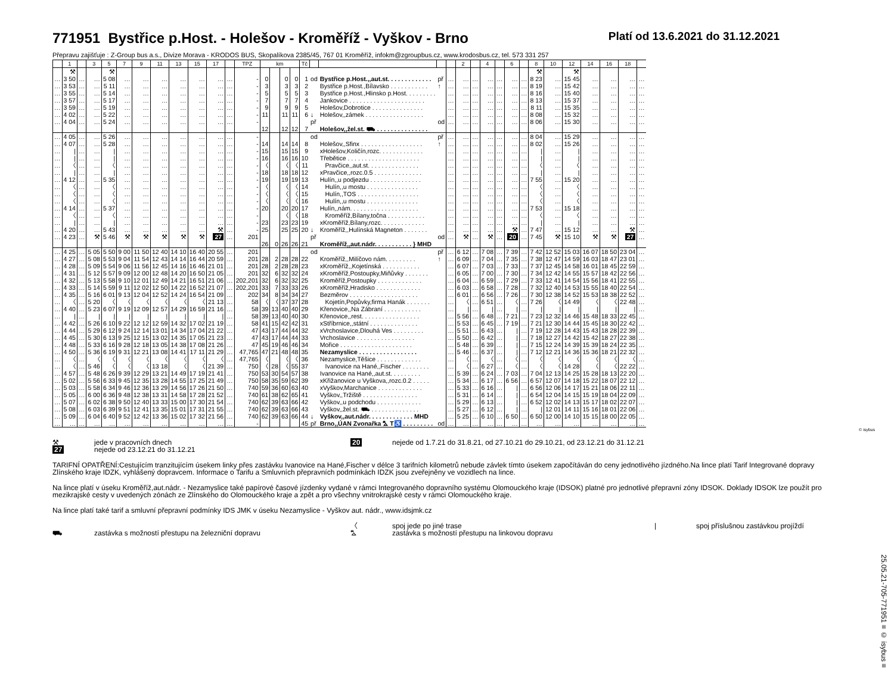771951 Bystřice p.Host. - Holešov - Kroměříž - Vyškov - Brno Platí od 13.6.2021 do 31.12.2021
Přepravu zajišťuje : Z-Group bus a.s., Divize Morava - KRODOS BUS, Skopalíkova 2385/45, 767 01 Kroměříž, infokm@zgroupbus.cz, www.krodosbus.cz, tel. 573 331 257
| | 1 | | 3 | 5 | 7 | 9 | 11 | 13 | 15 | 17 | | TPZ | km | | | | Tč | | | | | 2 | | 4 | | 6 | | 8 | 10 | 12 | 14 | 16 | 18 | |
| --- | --- | --- | --- | --- | --- | --- | --- | --- | --- | --- | --- | --- | --- | --- | --- | --- | --- | --- | --- | --- | --- | --- | --- | --- | --- | --- | --- | --- | --- | --- | --- | --- | --- | --- |
| | ⚒ | | | ⚒ | | | | | | | | | | | | | | | | | | | | | | | | ⚒ | | ⚒ | | | | |
| … | 3 50 | … | … | 5 08 | … | … | … | … | … | … | … | - | 0 | | 0 | 0 | 1 | od | Bystřice p.Host.,,aut.st. . . . . . . . . . . . . | př | … | … | … | … | … | … | … | 8 23 | … | 15 45 | … | … | … | … |
| … | 3 53 | … | … | 5 11 | … | … | … | … | … | … | … | - | 3 | | 3 | 3 | 2 | | Bystřice p.Host.,Bílavsko . . . . . . . . . . . | ↑ | … | … | … | … | … | … | … | 8 19 | … | 15 42 | … | … | … | … |
| … | 3 55 | … | … | 5 14 | … | … | … | … | … | … | … | - | 5 | | 5 | 5 | 3 | | Bystřice p.Host.,Hlinsko p.Host. . . . . . . . . | | … | … | … | … | … | … | … | 8 16 | … | 15 40 | … | … | … | … |
| … | 3 57 | … | … | 5 17 | … | … | … | … | … | … | … | - | 7 | | 7 | 7 | 4 | | Jankovice . . . . . . . . . . . . . . . . . . . . . . | | … | … | … | … | … | … | … | 8 13 | … | 15 37 | … | … | … | … |
| … | 3 59 | … | … | 5 19 | … | … | … | … | … | … | … | - | 9 | | 9 | 9 | 5 | | Holešov,Dobrotice . . . . . . . . . . . . . . . | | … | … | … | … | … | … | … | 8 11 | … | 15 35 | … | … | … | … |
| … | 4 02 | … | … | 5 22 | … | … | … | … | … | … | … | - | 11 | | 11 | 11 | 6 | ↓ | Holešov,,zámek . . . . . . . . . . . . . . . . . | | … | … | … | … | … | … | … | 8 08 | … | 15 32 | … | … | … | … |
| … | 4 04 | … | … | 5 24 | … | … | … | … | … | … | … | - | | | | | | př | | od | … | … | … | … | … | … | … | 8 06 | … | 15 30 | … | … | … | … |
| | | | | | | | | | | | | | 12 | | 12 | 12 | 7 | | Holešov,,žel.st. ⛟ . . . . . . . . . . . . . . . | | | | | | | | | | | | | | | |
| … | 4 05 | … | … | 5 26 | … | … | … | … | … | … | … | - | | | | | | od | | př | … | … | … | … | … | … | … | 8 04 | … | 15 29 | … | … | … | … |
| … | 4 07 | … | … | 5 28 | … | … | … | … | … | … | … | - | 14 | | 14 | 14 | 8 | | Holešov,,Sfinx . . . . . . . . . . . . . . . . . . | ↑ | … | … | … | … | … | … | … | 8 02 | … | 15 26 | … | … | … | … |
| … | / | … | … | / | … | … | … | … | … | … | … | - | 15 | | 15 | 15 | 9 | | xHolešov,Količín,rozc. . . . . . . . . . . . . | | … | … | … | … | … | … | … | / | … | / | … | … | … | … |
| … | / | … | … | / | … | … | … | … | … | … | … | - | 16 | | 16 | 16 | 10 | | Třebětice . . . . . . . . . . . . . . . . . . . . . | | … | … | … | … | … | … | … | / | … | / | … | … | … | … |
| … | 〈 | … | … | 〈 | … | … | … | … | … | … | … | - | 〈 | | 〈 | 〈 | 11 | | Pravčice,,aut.st. . . . . . . . . . . . . . . | | … | … | … | … | … | … | … | 〈 | … | 〈 | … | … | … | … |
| … | / | … | … | / | … | … | … | … | … | … | … | - | 18 | | 18 | 18 | 12 | | xPravčice,,rozc.0.5 . . . . . . . . . . . . . . | | … | … | … | … | … | … | … | / | … | / | … | … | … | … |
| … | 4 12 | … | … | 5 35 | … | … | … | … | … | … | … | - | 19 | | 19 | 19 | 13 | | Hulín,,u podjezdu . . . . . . . . . . . . . . . | | … | … | … | … | … | … | … | 7 55 | … | 15 20 | … | … | … | … |
| … | 〈 | … | … | 〈 | … | … | … | … | … | … | … | - | 〈 | | 〈 | 〈 | 14 | | Hulín,,u mostu . . . . . . . . . . . . . . . | | … | … | … | … | … | … | … | 〈 | … | 〈 | … | … | … | … |
| … | 〈 | … | … | 〈 | … | … | … | … | … | … | … | - | 〈 | | 〈 | 〈 | 15 | | Hulín,,TOS . . . . . . . . . . . . . . . . . . | | … | … | … | … | … | … | … | 〈 | … | 〈 | … | … | … | … |
| … | 〈 | … | … | 〈 | … | … | … | … | … | … | … | - | 〈 | | 〈 | 〈 | 16 | | Hulín,,u mostu . . . . . . . . . . . . . . . | | … | … | … | … | … | … | … | 〈 | … | 〈 | … | … | … | … |
| … | 4 14 | … | … | 5 37 | … | … | … | … | … | … | … | - | 20 | | 20 | 20 | 17 | | Hulín,,nám. . . . . . . . . . . . . . . . . . . . | | … | … | … | … | … | … | … | 7 53 | … | 15 18 | … | … | … | … |
| … | 〈 | … | … | 〈 | … | … | … | … | … | … | … | - | | | 〈 | 〈 | 18 | | Kroměříž,Bílany,točna . . . . . . . . . . . | | … | … | … | … | … | … | … | 〈 | … | 〈 | … | … | … | … |
| … | / | … | … | / | … | … | … | … | … | … | … | - | 23 | | 23 | 23 | 19 | | xKroměříž,Bílany,rozc. . . . . . . . . . . . . | | … | … | … | … | … | … | … | / | … | / | … | … | … | … |
| … | 4 20 | … | … | 5 43 | … | … | … | … | … | ⚒ | … | - | 25 | | 25 | 25 | 20 | ↓ | Kroměříž,,Hulínská Magneton . . . . . . . | | … | … | … | … | … | ⚒ | … | 7 47 | … | 15 12 | … | … | ⚒ | … |
| … | 4 23 | … | ⚒ | 5 46 | ⚒ | ⚒ | ⚒ | ⚒ | ⚒ | 27 | … | 201 | | | | | | př | | od | … | ⚒ | … | ⚒ | … | 20 | … | 7 45 | ⚒ | 15 10 | ⚒ | ⚒ | 27 | … |
| | | | | | | | | | | | | | 26 | 0 | 26 | 26 | 21 | | Kroměříž,,aut.nádr. . . . . . . . . . . } MHD | | | | | | | | | | | | | | | |
| … | 4 25 | … | 5 05 | 5 50 | 9 00 | 11 50 | 12 40 | 14 10 | 16 40 | 20 55 | … | 201 | | | | | | od | | př | … | 6 12 | … | 7 08 | … | 7 39 | … | 7 42 | 12 52 | 15 03 | 16 07 | 18 50 | 23 04 | … |
| … | 4 27 | … | 5 08 | 5 53 | 9 04 | 11 54 | 12 43 | 14 14 | 16 44 | 20 59 | … | 201 | 28 | 2 | 28 | 28 | 22 | | Kroměříž,,Milíčovo nám. . . . . . . . . | ↑ | … | 6 09 | … | 7 04 | … | 7 35 | … | 7 38 | 12 47 | 14 59 | 16 03 | 18 47 | 23 01 | … |
| … | 4 28 | … | 5 09 | 5 54 | 9 06 | 11 56 | 12 45 | 14 16 | 16 46 | 21 01 | … | 201 | 28 | 2 | 28 | 28 | 23 | | xKroměříž,,Kojetínská . . . . . . . . . . . | | … | 6 07 | … | 7 03 | … | 7 33 | … | 7 37 | 12 45 | 14 58 | 16 01 | 18 45 | 22 59 | … |
| … | 4 31 | … | 5 12 | 5 57 | 9 09 | 12 00 | 12 48 | 14 20 | 16 50 | 21 05 | … | 201 | 32 | 6 | 32 | 32 | 24 | | xKroměříž,Postoupky,Miňůvky . . . . . . . | | … | 6 05 | … | 7 00 | … | 7 30 | … | 7 34 | 12 42 | 14 55 | 15 57 | 18 42 | 22 56 | … |
| … | 4 32 | … | 5 13 | 5 58 | 9 10 | 12 01 | 12 49 | 14 21 | 16 51 | 21 06 | … | 202,201 | 32 | 6 | 32 | 32 | 25 | | Kroměříž,Postoupky . . . . . . . . . . . . . | | … | 6 04 | … | 6 59 | … | 7 29 | … | 7 33 | 12 41 | 14 54 | 15 56 | 18 41 | 22 55 | … |
| … | 4 33 | … | 5 14 | 5 59 | 9 11 | 12 02 | 12 50 | 14 22 | 16 52 | 21 07 | … | 202,201 | 33 | 7 | 33 | 33 | 26 | | xKroměříž,Hradisko . . . . . . . . . . . . . | | … | 6 03 | … | 6 58 | … | 7 28 | … | 7 32 | 12 40 | 14 53 | 15 55 | 18 40 | 22 54 | … |
| … | 4 35 | … | 5 16 | 6 01 | 9 13 | 12 04 | 12 52 | 14 24 | 16 54 | 21 09 | … | 202 | 34 | 8 | 34 | 34 | 27 | | Bezměrov . . . . . . . . . . . . . . . . . . . . | | … | 6 01 | … | 6 56 | … | 7 26 | … | 7 30 | 12 38 | 14 52 | 15 53 | 18 38 | 22 52 | … |
| … | 〈 | … | 5 20 | 〈 | 〈 | 〈 | 〈 | 〈 | 〈 | 21 13 | … | 58 | 〈 | 〈 | 37 | 37 | 28 | | Kojetín,Popůvky,firma Hanák . . . . . . . | | … | 〈 | … | 6 51 | … | 〈 | … | 7 26 | 〈 | 14 49 | 〈 | 〈 | 22 48 | … |
| … | 4 40 | … | 5 23 | 6 07 | 9 19 | 12 09 | 12 57 | 14 29 | 16 59 | 21 16 | … | 58 | 39 | 13 | 40 | 40 | 29 | | Křenovice,,Na Zábraní . . . . . . . . . . . | | … | / | … | / | … | / | … | / | / | / | / | / | / | … |
| … | / | … | / | / | / | / | / | / | / | / | … | 58 | 39 | 13 | 40 | 40 | 30 | | Křenovice,,rest. . . . . . . . . . . . . . . . . | | … | 5 56 | … | 6 48 | … | 7 21 | … | 7 23 | 12 32 | 14 46 | 15 48 | 18 33 | 22 45 | … |
| … | 4 42 | … | 5 26 | 6 10 | 9 22 | 12 12 | 12 59 | 14 32 | 17 02 | 21 19 | … | 58 | 41 | 15 | 42 | 42 | 31 | | xStříbrnice,,státní . . . . . . . . . . . . . . | | … | 5 53 | … | 6 45 | … | 7 19 | … | 7 21 | 12 30 | 14 44 | 15 45 | 18 30 | 22 42 | … |
| … | 4 44 | … | 5 29 | 6 12 | 9 24 | 12 14 | 13 01 | 14 34 | 17 04 | 21 22 | … | 47 | 43 | 17 | 44 | 44 | 32 | | xVrchoslavice,Dlouhá Ves . . . . . . . . . | | … | 5 51 | … | 6 43 | … | / | … | 7 19 | 12 28 | 14 43 | 15 43 | 18 28 | 22 39 | … |
| … | 4 45 | … | 5 30 | 6 13 | 9 25 | 12 15 | 13 02 | 14 35 | 17 05 | 21 23 | … | 47 | 43 | 17 | 44 | 44 | 33 | | Vrchoslavice . . . . . . . . . . . . . . . . . | | … | 5 50 | … | 6 42 | … | / | … | 7 18 | 12 27 | 14 42 | 15 42 | 18 27 | 22 38 | … |
| … | 4 48 | … | 5 33 | 6 16 | 9 28 | 12 18 | 13 05 | 14 38 | 17 08 | 21 26 | … | 47 | 45 | 19 | 46 | 46 | 34 | | Mořice . . . . . . . . . . . . . . . . . . . . . | | … | 5 48 | … | 6 39 | … | / | … | 7 15 | 12 24 | 14 39 | 15 39 | 18 24 | 22 35 | … |
| … | 4 50 | … | 5 36 | 6 19 | 9 31 | 12 21 | 13 08 | 14 41 | 17 11 | 21 29 | … | 47,765 | 47 | 21 | 48 | 48 | 35 | | Nezamyslice . . . . . . . . . . . . . . . . . | | … | 5 46 | … | 6 37 | … | / | … | 7 12 | 12 21 | 14 36 | 15 36 | 18 21 | 22 32 | … |
| … | 〈 | … | 〈 | 〈 | 〈 | 〈 | 〈 | 〈 | 〈 | 〈 | … | 47,765 | 〈 | | 〈 | 〈 | 36 | | Nezamyslice,Těšice . . . . . . . . . . . . . | | … | 〈 | … | 〈 | … | 〈 | … | 〈 | 〈 | 〈 | 〈 | 〈 | 〈 | … |
| … | 〈 | … | 5 46 | 〈 | 〈 | 〈 | 13 18 | 〈 | 〈 | 21 39 | … | 750 | 〈 | 28 | 〈 | 55 | 37 | | Ivanovice na Hané,,Fischer . . . . . . . . | | … | 〈 | … | 6 27 | … | 〈 | … | 〈 | 〈 | 14 28 | 〈 | 〈 | 22 22 | … |
| … | 4 57 | … | 5 48 | 6 26 | 9 39 | 12 29 | 13 21 | 14 49 | 17 19 | 21 41 | … | 750 | 53 | 30 | 54 | 57 | 38 | | Ivanovice na Hané,,aut.st. . . . . . . . . | | … | 5 39 | … | 6 24 | … | 7 03 | … | 7 04 | 12 13 | 14 25 | 15 28 | 18 13 | 22 20 | … |
| … | 5 02 | … | 5 56 | 6 33 | 9 45 | 12 35 | 13 28 | 14 55 | 17 25 | 21 49 | … | 750 | 58 | 35 | 59 | 62 | 39 | | xKřižanovice u Vyškova,,rozc.0.2 . . . . . | | … | 5 34 | … | 6 17 | … | 6 56 | … | 6 57 | 12 07 | 14 18 | 15 22 | 18 07 | 22 12 | … |
| … | 5 03 | … | 5 58 | 6 34 | 9 46 | 12 36 | 13 29 | 14 56 | 17 26 | 21 50 | … | 740 | 59 | 36 | 60 | 63 | 40 | | xVyškov,Marchanice . . . . . . . . . . . . . | | … | 5 33 | … | 6 16 | … | / | … | 6 56 | 12 06 | 14 17 | 15 21 | 18 06 | 22 11 | … |
| … | 5 05 | … | 6 00 | 6 36 | 9 48 | 12 38 | 13 31 | 14 58 | 17 28 | 21 52 | … | 740 | 61 | 38 | 62 | 65 | 41 | | Vyškov,,Tržiště . . . . . . . . . . . . . . . . | | … | 5 31 | … | 6 14 | … | / | … | 6 54 | 12 04 | 14 15 | 15 19 | 18 04 | 22 09 | … |
| … | 5 07 | … | 6 02 | 6 38 | 9 50 | 12 40 | 13 33 | 15 00 | 17 30 | 21 54 | … | 740 | 62 | 39 | 63 | 66 | 42 | | Vyškov,,u podchodu . . . . . . . . . . . . . | | … | 5 29 | … | 6 13 | … | / | … | 6 52 | 12 02 | 14 13 | 15 17 | 18 02 | 22 07 | … |
| … | 5 08 | … | 6 03 | 6 39 | 9 51 | 12 41 | 13 35 | 15 01 | 17 31 | 21 55 | … | 740 | 62 | 39 | 63 | 66 | 43 | | Vyškov,,žel.st. ⛟ . . . . . . . . . . . . . . | | … | 5 27 | … | 6 12 | … | / | … | / | 12 01 | 14 11 | 15 16 | 18 01 | 22 06 | … |
| … | 5 09 | … | 6 04 | 6 40 | 9 52 | 12 42 | 13 36 | 15 02 | 17 32 | 21 56 | … | 740 | 62 | 39 | 63 | 66 | 44 | ↓ | Vyškov,,aut.nádr. . . . . . . . . . . . . MHD | | … | 5 25 | … | 6 10 | … | 6 50 | … | 6 50 | 12 00 | 14 10 | 15 15 | 18 00 | 22 05 | … |
| … | … | … | … | … | … | … | … | … | … | … | … | - | | | | | 45 | př | Brno,,ÚAN Zvonařka ⛍ T♿ . . . . . . . . . | od | … | … | … | … | … | … | … | … | … | … | … | … | … | … |
© isybus
⚒ jede v pracovních dnech 20 nejede od 1.7.21 do 31.8.21, od 27.10.21 do 29.10.21, od 23.12.21 do 31.12.21
27 nejede od 23.12.21 do 31.12.21
TARIFNÍ OPATŘENÍ:Cestujícím tranzitujícím úsekem linky přes zastávku Ivanovice na Hané,Fischer v délce 3 tarifních kilometrů nebude závlek tímto úsekem započítáván do ceny jednotlivého jízdného.Na lince platí Tarif Integrované dopravy Zlínského kraje IDZK, vyhlášený dopravcem. Informace o Tarifu a Smluvních přepravních podmínkách IDZK jsou zveřejněny ve vozidlech na lince.
Na lince platí v úseku Kroměříž,aut.nádr. - Nezamyslice také papírové časové jízdenky vydané v rámci Integrovaného dopravního systému Olomouckého kraje (IDSOK) platné pro jednotlivé přepravní zóny IDSOK. Doklady IDSOK lze použít pro mezikrajské cesty v uvedených zónách ze Zlínského do Olomouckého kraje a zpět a pro všechny vnitrokrajské cesty v rámci Olomouckého kraje.
Na lince platí také tarif a smluvní přepravní podmínky IDS JMK v úseku Nezamyslice - Vyškov aut. nádr., www.idsjmk.cz
〈 spoj jede po jiné trase | spoj příslušnou zastávkou projíždí
⛟ zastávka s možností přestupu na železniční dopravu ⛍ zastávka s možností přestupu na linkovou dopravu
25.05.21-705-771951 ≡ © isybus ≡